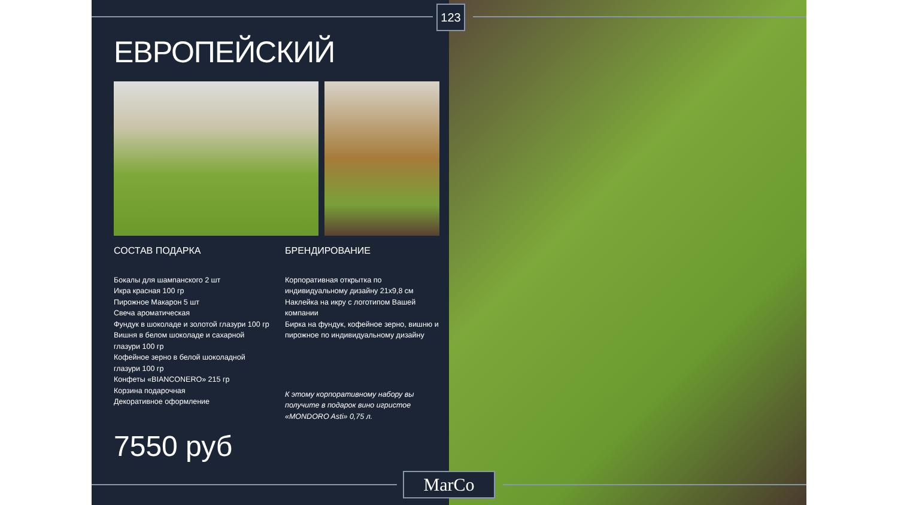ЕВРОПЕЙСКИЙ
СОСТАВ ПОДАРКА
Бокалы для шампанского 2 шт
Икра красная 100 гр
Пирожное Макарон 5 шт
Свеча ароматическая
Фундук в шоколаде и золотой глазури 100 гр
Вишня в белом шоколаде и сахарной глазури 100 гр
Кофейное зерно в белой шоколадной глазури 100 гр
Конфеты «BIANCONERO» 215 гр
Корзина подарочная
Декоративное оформление
БРЕНДИРОВАНИЕ
Корпоративная открытка по индивидуальному дизайну 21х9,8 см
Наклейка на икру с логотипом Вашей компании
Бирка на фундук, кофейное зерно, вишню и пирожное по индивидуальному дизайну
К этому корпоративному набору вы получите в подарок вино игристое «MONDORO Asti» 0,75 л.
7550 руб
123
MarCo